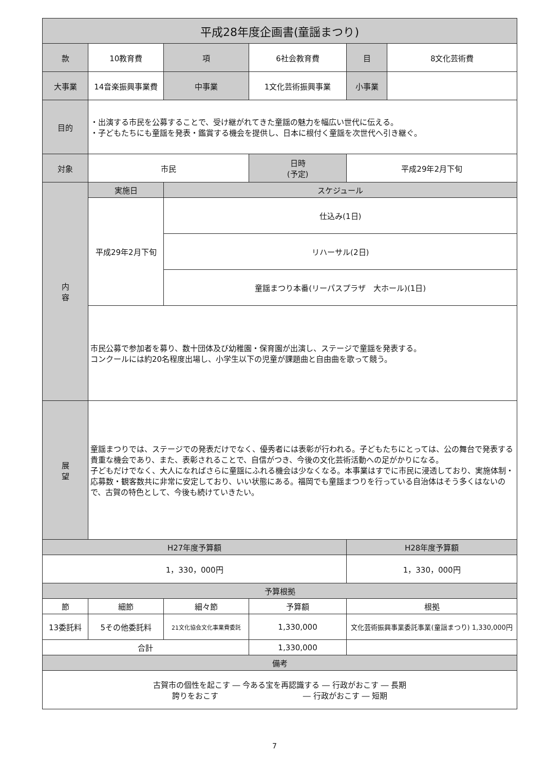| 平成28年度企画書(童謡まつり) | | | | | | | |
| --- | --- | --- | --- | --- | --- | --- | --- |
| 款 | 10教育費 | | 項 | 6社会教育費 | | 目 | 8文化芸術費 |
| 大事業 | 14音楽振興事業費 | | 中事業 | 1文化芸術振興事業 | | 小事業 | |
| 目的 | ・出演する市民を公募することで、受け継がれてきた童謡の魅力を幅広い世代に伝える。 ・子どもたちにも童謡を発表・鑑賞する機会を提供し、日本に根付く童謡を次世代へ引き継ぐ。 | | | | | | |
| 対象 | 市民 | | | 日時 (予定) | 平成29年2月下旬 | | |
| 内 容 | 実施日 | | スケジュール | | | | |
| | 平成29年2月下旬 | | 仕込み(1日) | | | | |
| | | | リハーサル(2日) | | | | |
| | | | 童謡まつり本番(リーパスプラザ 大ホール)(1日) | | | | |
| | 市民公募で参加者を募り、数十団体及び幼稚園・保育園が出演し、ステージで童謡を発表する。 コンクールには約20名程度出場し、小学生以下の児童が課題曲と自由曲を歌って競う。 | | | | | | |
| 展 望 | 童謡まつりでは、ステージでの発表だけでなく、優秀者には表彰が行われる。子どもたちにとっては、公の舞台で発表する貴重な機会であり、また、表彰されることで、自信がつき、今後の文化芸術活動への足がかりになる。 子どもだけでなく、大人になればさらに童謡にふれる機会は少なくなる。本事業はすでに市民に浸透しており、実施体制・応募数・観客数共に非常に安定しており、いい状態にある。福岡でも童謡まつりを行っている自治体はそう多くはないので、古賀の特色として、今後も続けていきたい。 | | | | | | |
| H27年度予算額 | | | | | H28年度予算額 | | |
| 1，330，000円 | | | | | 1，330，000円 | | |
| 予算根拠 | | | | | | | |
| 節 | 細節 | 細々節 | | 予算額 | 根拠 | | |
| 13委託料 | 5その他委託料 | 21文化協会文化事業費委託 | | 1,330,000 | 文化芸術振興事業委託事業(童謡まつり) 1,330,000円 | | |
| 合計 | | | | 1,330,000 | | | |
| 備考 | | | | | | | |
| 古賀市の個性を起こす ― 今ある宝を再認識する ― 行政がおこす ― 長期 誇りをおこす ― 行政がおこす ― 短期 | | | | | | | |
7